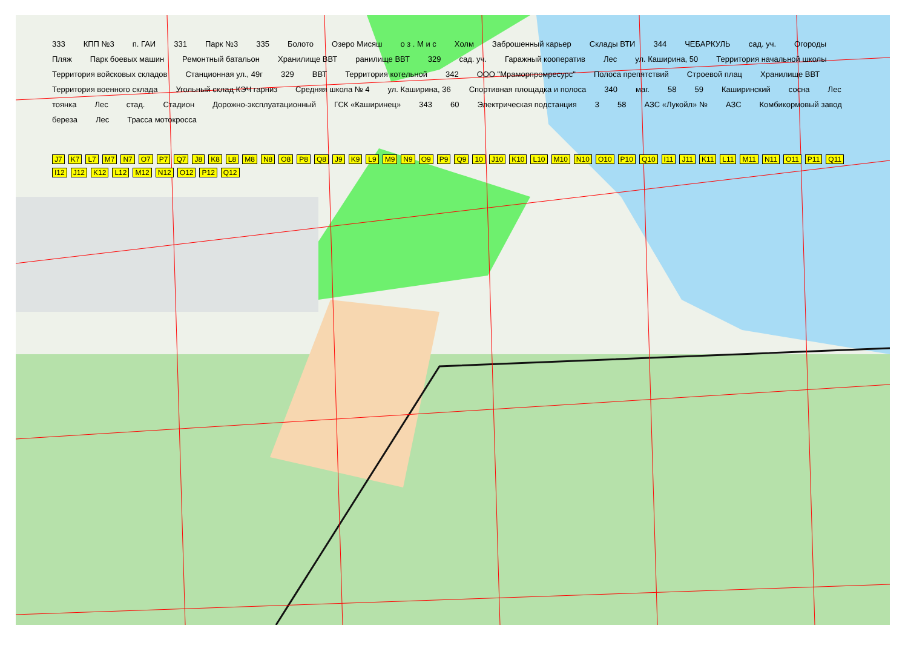333 КПП №3 п. ГАИ 331 Парк №3 335 Болото Озеро Мисяш о з . М и с Холм Заброшенный карьер Склады ВТИ 344 ЧЕБАРКУЛЬ сад. уч. Огороды Пляж Парк боевых машин Ремонтный батальон Хранилище ВВТ ранилище ВВТ 329 сад. уч. Гаражный кооператив Лес ул. Каширина, 50 Территория начальной школы Территория войсковых складов Станционная ул., 49г 329 ВВТ Территория котельной 342 ООО "Мраморпромресурс" Полоса препятствий Строевой плац Хранилище ВВТ Территория военного склада Угольный склад КЭЧ гарниз Средняя школа № 4 ул. Каширина, 36 Спортивная площадка и полоса 340 маг. 58 59 Каширинский сосна Лес тоянка Лес стад. Стадион Дорожно-эксплуатационный ГСК «Каширинец» 343 60 Электрическая подстанция 3 58 АЗС «Лукойл» № АЗС Комбикормовый завод береза Лес Трасса мотокросса
J7 K7 L7 M7 N7 O7 P7 Q7 J8 K8 L8 M8 N8 O8 P8 Q8 J9 K9 L9 M9 N9 O9 P9 Q9 10 J10 K10 L10 M10 N10 O10 P10 Q10 I11 J11 K11 L11 M11 N11 O11 P11 Q11 I12 J12 K12 L12 M12 N12 O12 P12 Q12